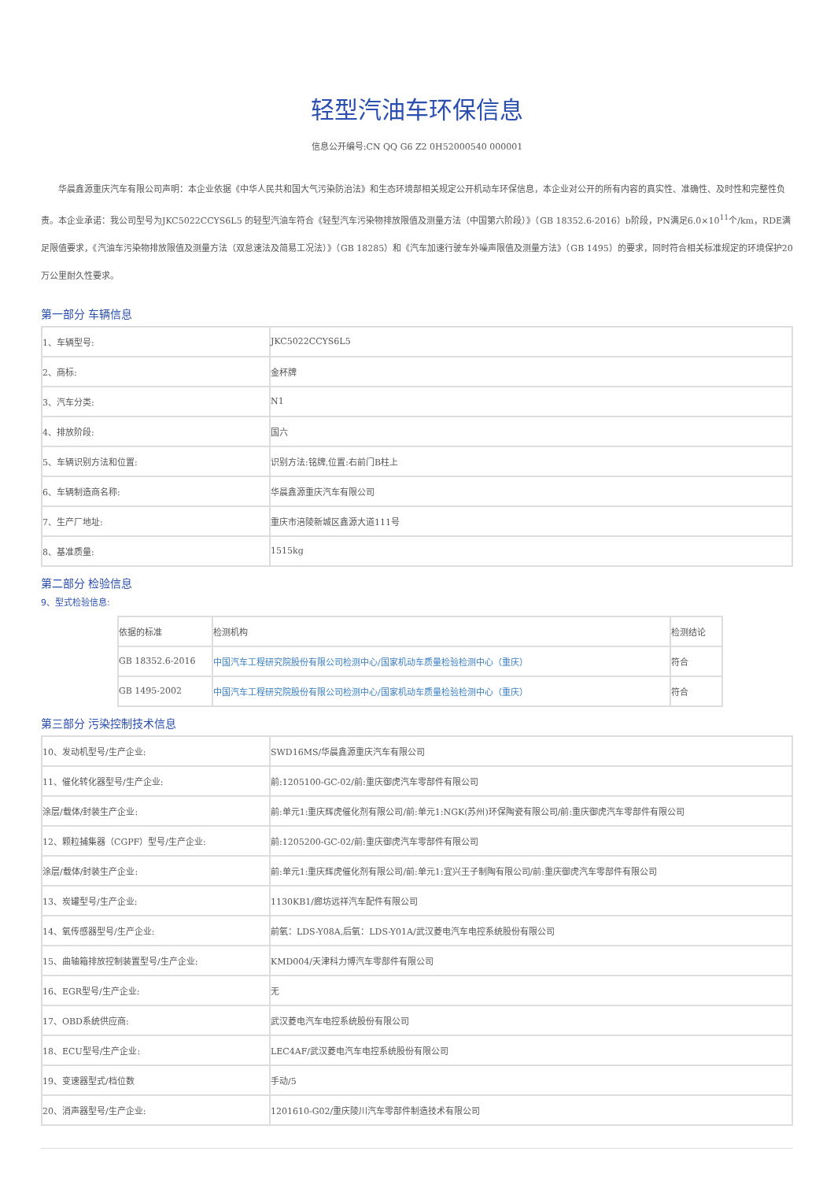轻型汽油车环保信息
信息公开编号:CN QQ G6 Z2 0H52000540 000001
华晨鑫源重庆汽车有限公司声明：本企业依据《中华人民共和国大气污染防治法》和生态环境部相关规定公开机动车环保信息，本企业对公开的所有内容的真实性、准确性、及时性和完整性负责。本企业承诺：我公司型号为JKC5022CCYS6L5 的轻型汽油车符合《轻型汽车污染物排放限值及测量方法（中国第六阶段）》（GB 18352.6-2016）b阶段，PN满足6.0×10<sup>11</sup>个/km，RDE满足限值要求，《汽油车污染物排放限值及测量方法（双怠速法及简易工况法）》（GB 18285）和《汽车加速行驶车外噪声限值及测量方法》（GB 1495）的要求，同时符合相关标准规定的环境保护20万公里耐久性要求。
第一部分 车辆信息
| 1、车辆型号: | JKC5022CCYS6L5 |
| 2、商标: | 金杯牌 |
| 3、汽车分类: | N1 |
| 4、排放阶段: | 国六 |
| 5、车辆识别方法和位置: | 识别方法:铭牌,位置:右前门B柱上 |
| 6、车辆制造商名称: | 华晨鑫源重庆汽车有限公司 |
| 7、生产厂地址: | 重庆市涪陵新城区鑫源大道111号 |
| 8、基准质量: | 1515kg |
第二部分 检验信息
9、型式检验信息:
| 依据的标准 | 检测机构 | 检测结论 |
| GB 18352.6-2016 | 中国汽车工程研究院股份有限公司检测中心/国家机动车质量检验检测中心（重庆） | 符合 |
| GB 1495-2002 | 中国汽车工程研究院股份有限公司检测中心/国家机动车质量检验检测中心（重庆） | 符合 |
第三部分 污染控制技术信息
| 10、发动机型号/生产企业: | SWD16MS/华晨鑫源重庆汽车有限公司 |
| 11、催化转化器型号/生产企业: | 前:1205100-GC-02/前:重庆御虎汽车零部件有限公司 |
| 涂层/载体/封装生产企业: | 前:单元1:重庆辉虎催化剂有限公司/前:单元1:NGK(苏州)环保陶瓷有限公司/前:重庆御虎汽车零部件有限公司 |
| 12、颗粒捕集器（CGPF）型号/生产企业: | 前:1205200-GC-02/前:重庆御虎汽车零部件有限公司 |
| 涂层/载体/封装生产企业: | 前:单元1:重庆辉虎催化剂有限公司/前:单元1:宜兴王子制陶有限公司/前:重庆御虎汽车零部件有限公司 |
| 13、炭罐型号/生产企业: | 1130KB1/廊坊远祥汽车配件有限公司 |
| 14、氧传感器型号/生产企业: | 前氧：LDS-Y08A,后氧：LDS-Y01A/武汉菱电汽车电控系统股份有限公司 |
| 15、曲轴箱排放控制装置型号/生产企业: | KMD004/天津科力博汽车零部件有限公司 |
| 16、EGR型号/生产企业: | 无 |
| 17、OBD系统供应商: | 武汉菱电汽车电控系统股份有限公司 |
| 18、ECU型号/生产企业: | LEC4AF/武汉菱电汽车电控系统股份有限公司 |
| 19、变速器型式/档位数 | 手动/5 |
| 20、消声器型号/生产企业: | 1201610-G02/重庆陵川汽车零部件制造技术有限公司 |